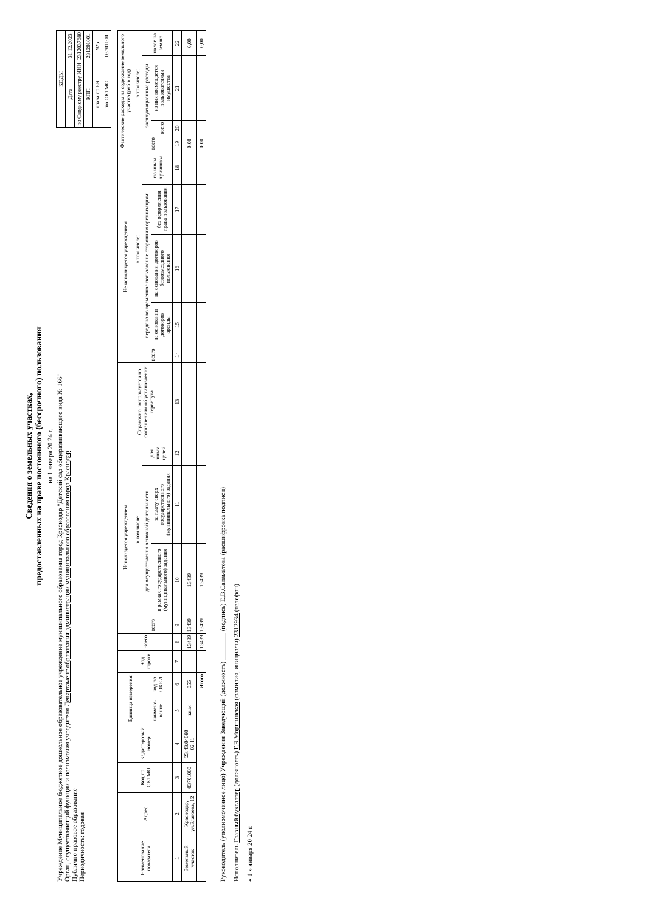Сведения о земельных участках,
предоставленных на праве постоянного (бессрочного) пользования
на 1 января 20 24 г.
Учреждение Муниципальное бюджетное дошкольное образовательное учреждение муниципального образования город Краснодар "Детский сад общеразвивающего вида № 166"
Орган, осуществляющий функции и полномочия учредителя Департамент образования администрации муниципального образования город Краснодар
Публично-правовое образование
Периодичность: годовая
| КОДЫ | |
| --- | --- |
| Дата | 31.12.2023 |
| по Сводному реестру ИНН | 2312037680 |
| КПП | 231201001 |
| глава по БК | 925 |
| по ОКТМО | 03701000 |
| Наименование показателя | Адрес | Код по ОКТМО | Кадаст-ровый номер | Единица измерения | | Код строки | Всего | Используется учреждением | | | | Справочно: используется по соглашениям об установлении сервитута | Не используется учреждением | | | | | Фактические расходы на содержание земельного участка (руб в год) | | | |
| --- | --- | --- | --- | --- | --- | --- | --- | --- | --- | --- | --- | --- | --- | --- | --- | --- | --- | --- | --- | --- | --- |
| | | | | | | | | всего | в том числе: | | | | всего | в том числе: | | | | всего | в том числе: | | |
| | | | | наимено-вание | код по ОКЕИ | | | | для осуществления основной деятельности | | для иных целей | | | передано во временное пользование сторонним организациям | | | по иным причинам | | эксплуатационные расходы | | налог на землю |
| | | | | | | | | | в рамках государственного (муниципального) задания | за плату сверх государственного (муниципального) задания | | | | на основании договоров аренды | на основании договоров безвозмездного пользования | без оформления права пользования | | | всего | из них возмещается пользователями имущества | |
| 1 | 2 | 3 | 4 | 5 | 6 | 7 | 8 | 9 | 10 | 11 | 12 | 13 | 14 | 15 | 16 | 17 | 18 | 19 | 20 | 21 | 22 |
| Земельный участок | Краснодар, ул.Благоева, 12 | 03701000 | 23:43:04080 02:11 | кв.м | 055 | | 13439 | 13439 | 13439 | | | | | | | | | 0,00 | | | 0,00 |
| Итого | | | | | | | 13439 | 13439 | 13439 | | | | | | | | | 0,00 | | | 0,00 |
Руководитель (уполномоченное лицо) Учреждения Заведующий (должность) ________ (подпись) Е.В.Саламатова (расшифровка подписи)
Исполнитель Главный бухгалтер (должность) Г.В.Моршинская (фамилия, инициалы) 2312934 (телефон)
« 1 » января 20 24 г.